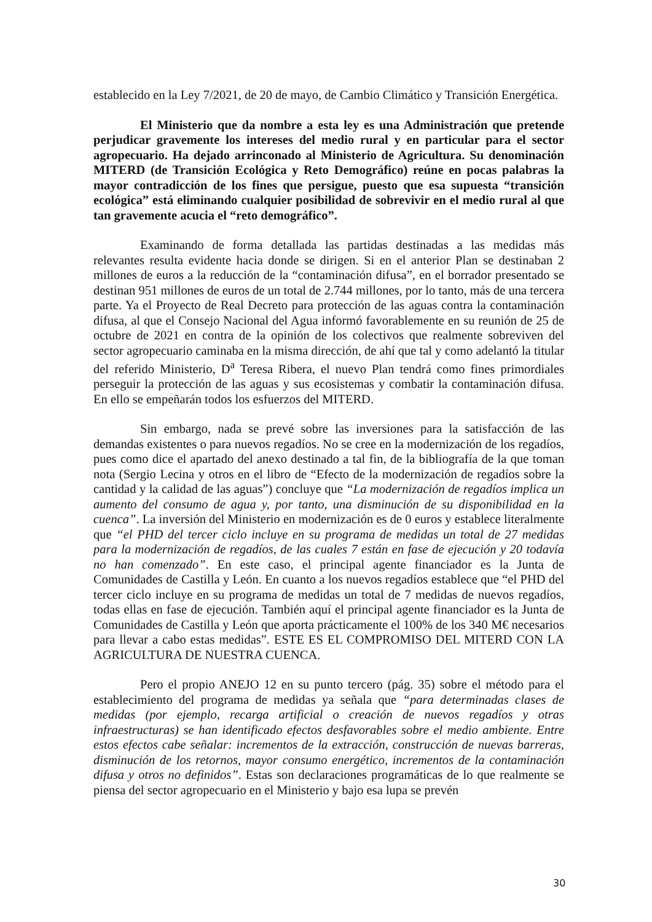establecido en la Ley 7/2021, de 20 de mayo, de Cambio Climático y Transición Energética.
El Ministerio que da nombre a esta ley es una Administración que pretende perjudicar gravemente los intereses del medio rural y en particular para el sector agropecuario. Ha dejado arrinconado al Ministerio de Agricultura. Su denominación MITERD (de Transición Ecológica y Reto Demográfico) reúne en pocas palabras la mayor contradicción de los fines que persigue, puesto que esa supuesta “transición ecológica” está eliminando cualquier posibilidad de sobrevivir en el medio rural al que tan gravemente acucia el “reto demográfico”.
Examinando de forma detallada las partidas destinadas a las medidas más relevantes resulta evidente hacia donde se dirigen. Si en el anterior Plan se destinaban 2 millones de euros a la reducción de la “contaminación difusa”, en el borrador presentado se destinan 951 millones de euros de un total de 2.744 millones, por lo tanto, más de una tercera parte. Ya el Proyecto de Real Decreto para protección de las aguas contra la contaminación difusa, al que el Consejo Nacional del Agua informó favorablemente en su reunión de 25 de octubre de 2021 en contra de la opinión de los colectivos que realmente sobreviven del sector agropecuario caminaba en la misma dirección, de ahí que tal y como adelantó la titular del referido Ministerio, D<sup>a</sup> Teresa Ribera, el nuevo Plan tendrá como fines primordiales perseguir la protección de las aguas y sus ecosistemas y combatir la contaminación difusa. En ello se empeñarán todos los esfuerzos del MITERD.
Sin embargo, nada se prevé sobre las inversiones para la satisfacción de las demandas existentes o para nuevos regadíos. No se cree en la modernización de los regadíos, pues como dice el apartado del anexo destinado a tal fin, de la bibliografía de la que toman nota (Sergio Lecina y otros en el libro de “Efecto de la modernización de regadíos sobre la cantidad y la calidad de las aguas”) concluye que “La modernización de regadíos implica un aumento del consumo de agua y, por tanto, una disminución de su disponibilidad en la cuenca”. La inversión del Ministerio en modernización es de 0 euros y establece literalmente que “el PHD del tercer ciclo incluye en su programa de medidas un total de 27 medidas para la modernización de regadíos, de las cuales 7 están en fase de ejecución y 20 todavía no han comenzado”. En este caso, el principal agente financiador es la Junta de Comunidades de Castilla y León. En cuanto a los nuevos regadíos establece que “el PHD del tercer ciclo incluye en su programa de medidas un total de 7 medidas de nuevos regadíos, todas ellas en fase de ejecución. También aquí el principal agente financiador es la Junta de Comunidades de Castilla y León que aporta prácticamente el 100% de los 340 M€ necesarios para llevar a cabo estas medidas”. ESTE ES EL COMPROMISO DEL MITERD CON LA AGRICULTURA DE NUESTRA CUENCA.
Pero el propio ANEJO 12 en su punto tercero (pág. 35) sobre el método para el establecimiento del programa de medidas ya señala que “para determinadas clases de medidas (por ejemplo, recarga artificial o creación de nuevos regadíos y otras infraestructuras) se han identificado efectos desfavorables sobre el medio ambiente. Entre estos efectos cabe señalar: incrementos de la extracción, construcción de nuevas barreras, disminución de los retornos, mayor consumo energético, incrementos de la contaminación difusa y otros no definidos”. Estas son declaraciones programáticas de lo que realmente se piensa del sector agropecuario en el Ministerio y bajo esa lupa se prevén
30